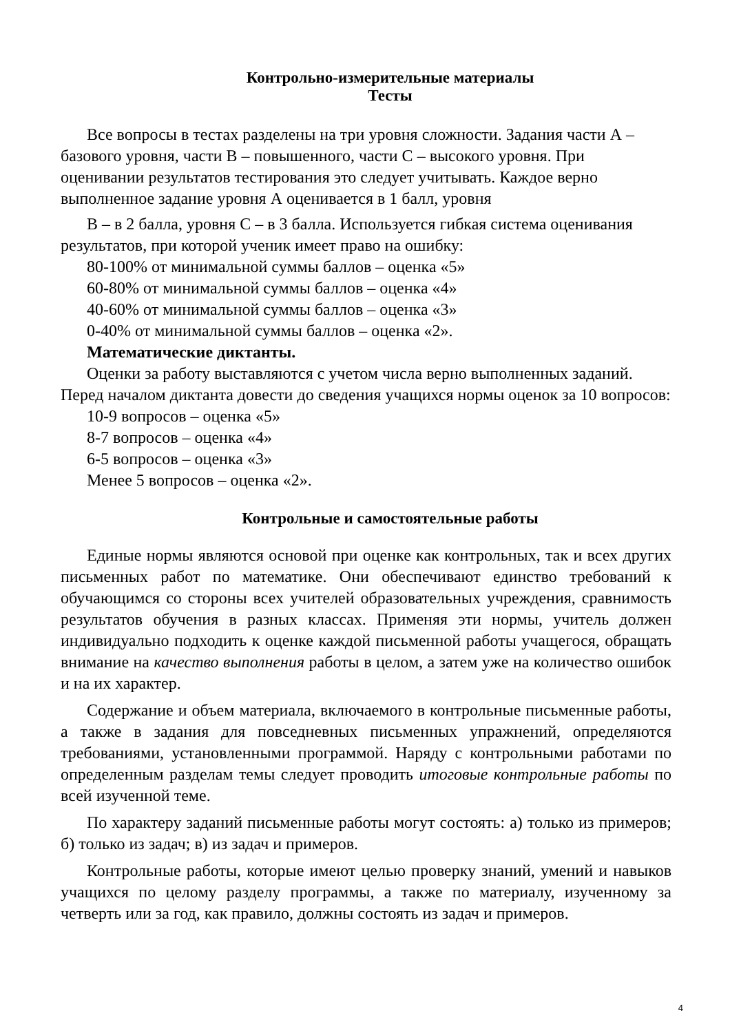Контрольно-измерительные материалы
Тесты
Все вопросы в тестах разделены на три уровня сложности. Задания части А – базового уровня, части В – повышенного, части С – высокого уровня. При оценивании результатов тестирования это следует учитывать. Каждое верно выполненное задание уровня А оценивается в 1 балл, уровня
В – в 2 балла, уровня С – в 3 балла. Используется гибкая система оценивания результатов, при которой ученик имеет право на ошибку:
80-100% от минимальной суммы баллов – оценка «5»
60-80% от минимальной суммы баллов – оценка «4»
40-60% от минимальной суммы баллов – оценка «3»
0-40% от минимальной суммы баллов – оценка «2».
Математические диктанты.
Оценки за работу выставляются с учетом числа верно выполненных заданий. Перед началом диктанта довести до сведения учащихся нормы оценок за 10 вопросов:
10-9 вопросов – оценка «5»
8-7 вопросов – оценка «4»
6-5 вопросов – оценка «3»
Менее 5 вопросов – оценка «2».
Контрольные и самостоятельные работы
Единые нормы являются основой при оценке как контрольных, так и всех других письменных работ по математике. Они обеспечивают единство требований к обучающимся со стороны всех учителей образовательных учреждения, сравнимость результатов обучения в разных классах. Применяя эти нормы, учитель должен индивидуально подходить к оценке каждой письменной работы учащегося, обращать внимание на качество выполнения работы в целом, а затем уже на количество ошибок и на их характер.
Содержание и объем материала, включаемого в контрольные письменные работы, а также в задания для повседневных письменных упражнений, определяются требованиями, установленными программой. Наряду с контрольными работами по определенным разделам темы следует проводить итоговые контрольные работы по всей изученной теме.
По характеру заданий письменные работы могут состоять: а) только из примеров; б) только из задач; в) из задач и примеров.
Контрольные работы, которые имеют целью проверку знаний, умений и навыков учащихся по целому разделу программы, а также по материалу, изученному за четверть или за год, как правило, должны состоять из задач и примеров.
4